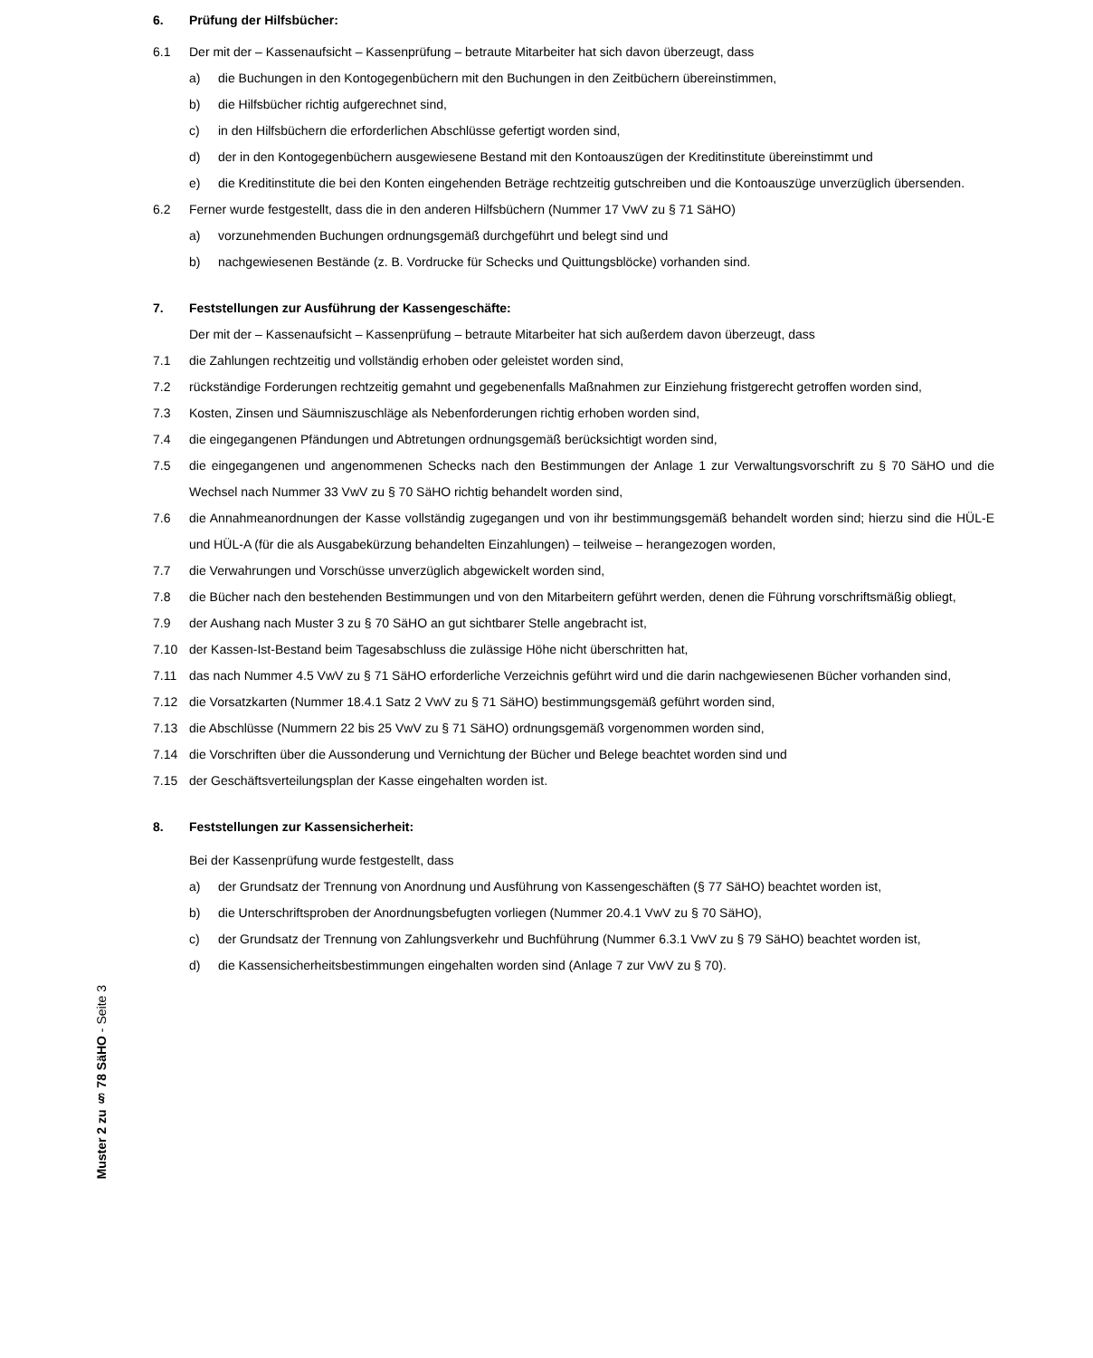Muster 2 zu § 78 SäHO - Seite 3
6. Prüfung der Hilfsbücher:
6.1 Der mit der – Kassenaufsicht – Kassenprüfung – betraute Mitarbeiter hat sich davon überzeugt, dass
a) die Buchungen in den Kontogegenbüchern mit den Buchungen in den Zeitbüchern übereinstimmen,
b) die Hilfsbücher richtig aufgerechnet sind,
c) in den Hilfsbüchern die erforderlichen Abschlüsse gefertigt worden sind,
d) der in den Kontogegenbüchern ausgewiesene Bestand mit den Kontoauszügen der Kreditinstitute übereinstimmt und
e) die Kreditinstitute die bei den Konten eingehenden Beträge rechtzeitig gutschreiben und die Kontoauszüge unverzüglich übersenden.
6.2 Ferner wurde festgestellt, dass die in den anderen Hilfsbüchern (Nummer 17 VwV zu § 71 SäHO)
a) vorzunehmenden Buchungen ordnungsgemäß durchgeführt und belegt sind und
b) nachgewiesenen Bestände (z. B. Vordrucke für Schecks und Quittungsblöcke) vorhanden sind.
7. Feststellungen zur Ausführung der Kassengeschäfte:
Der mit der – Kassenaufsicht – Kassenprüfung – betraute Mitarbeiter hat sich außerdem davon überzeugt, dass
7.1 die Zahlungen rechtzeitig und vollständig erhoben oder geleistet worden sind,
7.2 rückständige Forderungen rechtzeitig gemahnt und gegebenenfalls Maßnahmen zur Einziehung fristgerecht getroffen worden sind,
7.3 Kosten, Zinsen und Säumniszuschläge als Nebenforderungen richtig erhoben worden sind,
7.4 die eingegangenen Pfändungen und Abtretungen ordnungsgemäß berücksichtigt worden sind,
7.5 die eingegangenen und angenommenen Schecks nach den Bestimmungen der Anlage 1 zur Verwaltungsvorschrift zu § 70 SäHO und die Wechsel nach Nummer 33 VwV zu § 70 SäHO richtig behandelt worden sind,
7.6 die Annahmeanordnungen der Kasse vollständig zugegangen und von ihr bestimmungsgemäß behandelt worden sind; hierzu sind die HÜL-E und HÜL-A (für die als Ausgabekürzung behandelten Einzahlungen) – teilweise – herangezogen worden,
7.7 die Verwahrungen und Vorschüsse unverzüglich abgewickelt worden sind,
7.8 die Bücher nach den bestehenden Bestimmungen und von den Mitarbeitern geführt werden, denen die Führung vorschriftsmäßig obliegt,
7.9 der Aushang nach Muster 3 zu § 70 SäHO an gut sichtbarer Stelle angebracht ist,
7.10 der Kassen-Ist-Bestand beim Tagesabschluss die zulässige Höhe nicht überschritten hat,
7.11 das nach Nummer 4.5 VwV zu § 71 SäHO erforderliche Verzeichnis geführt wird und die darin nachgewiesenen Bücher vorhanden sind,
7.12 die Vorsatzkarten (Nummer 18.4.1 Satz 2 VwV zu § 71 SäHO) bestimmungsgemäß geführt worden sind,
7.13 die Abschlüsse (Nummern 22 bis 25 VwV zu § 71 SäHO) ordnungsgemäß vorgenommen worden sind,
7.14 die Vorschriften über die Aussonderung und Vernichtung der Bücher und Belege beachtet worden sind und
7.15 der Geschäftsverteilungsplan der Kasse eingehalten worden ist.
8. Feststellungen zur Kassensicherheit:
Bei der Kassenprüfung wurde festgestellt, dass
a) der Grundsatz der Trennung von Anordnung und Ausführung von Kassengeschäften (§ 77 SäHO) beachtet worden ist,
b) die Unterschriftsproben der Anordnungsbefugten vorliegen (Nummer 20.4.1 VwV zu § 70 SäHO),
c) der Grundsatz der Trennung von Zahlungsverkehr und Buchführung (Nummer 6.3.1 VwV zu § 79 SäHO) beachtet worden ist,
d) die Kassensicherheitsbestimmungen eingehalten worden sind (Anlage 7 zur VwV zu § 70).